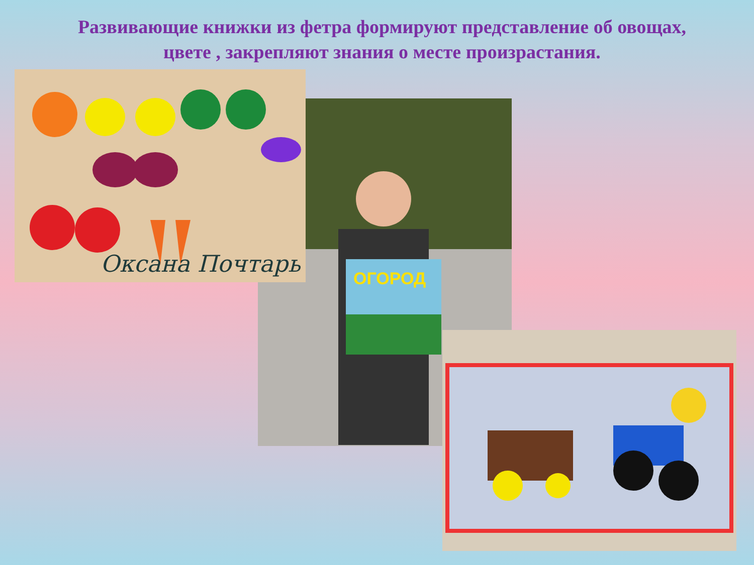Развивающие книжки из фетра формируют представление об овощах,
цвете , закрепляют знания о месте произрастания.
ОГОРОД
Оксана Почтарь